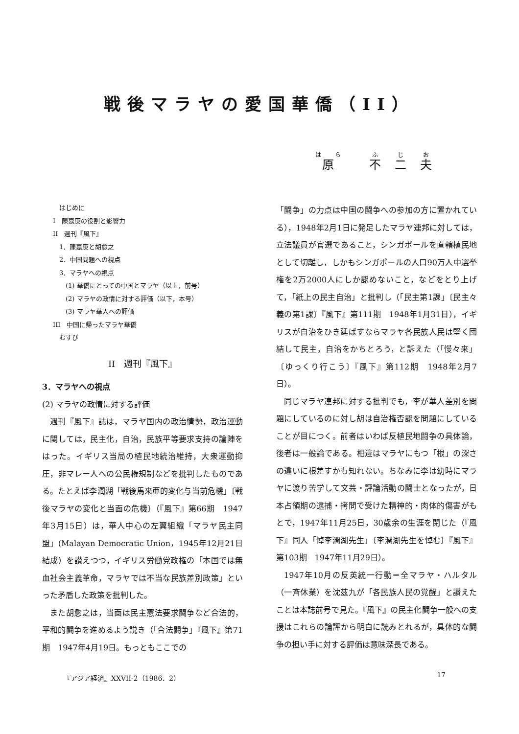戦後マラヤの愛国華僑（II）
原 不二夫
　はじめに
I　陳嘉庚の役割と影響力
II　週刊『風下』
　1．陳嘉庚と胡愈之
　2．中国問題への視点
　3．マラヤへの視点
　　(1) 華僑にとっての中国とマラヤ（以上，前号）
　　(2) マラヤの政情に対する評価（以下，本号）
　　(3) マラヤ華人への評価
III　中国に帰ったマラヤ華僑
　むすび
II　週刊『風下』
3．マラヤへの視点
(2) マラヤの政情に対する評価
週刊『風下』誌は，マラヤ国内の政治情勢，政治運動に関しては，民主化，自治，民族平等要求支持の論陣をはった。イギリス当局の植民地統治維持，大衆運動抑圧，非マレー人への公民権規制などを批判したものである。たとえば李潤湖「戦後馬来亜的変化与当前危機」〔戦後マラヤの変化と当面の危機〕（『風下』第66期　1947年3月15日）は，華人中心の左翼組織「マラヤ民主同盟」(Malayan Democratic Union，1945年12月21日結成）を讃えつつ，イギリス労働党政権の「本国では無血社会主義革命，マラヤでは不当な民族差別政策」といった矛盾した政策を批判した。
また胡愈之は，当面は民主憲法要求闘争など合法的，平和的闘争を進めるよう説き（「合法闘争」『風下』第71期　1947年4月19日。もっともここでの
「闘争」の力点は中国の闘争への参加の方に置かれている），1948年2月1日に発足したマラヤ連邦に対しては，立法議員が官選であること，シンガポールを直轄植民地として切離し，しかもシンガポールの人口90万人中選挙権を2万2000人にしか認めないこと，などをとり上げて，「紙上の民主自治」と批判し（「民主第1課」〔民主々義の第1課〕『風下』第111期　1948年1月31日），イギリスが自治をひき延ばすならマラヤ各民族人民は堅く団結して民主，自治をかちとろう，と訴えた（「慢々来」〔ゆっくり行こう〕『風下』第112期　1948年2月7日）。
同じマラヤ連邦に対する批判でも，李が華人差別を問題にしているのに対し胡は自治権否認を問題にしていることが目につく。前者はいわば反植民地闘争の具体論，後者は一般論である。相違はマラヤにもつ「根」の深さの違いに根差すかも知れない。ちなみに李は幼時にマラヤに渡り苦学して文芸・評論活動の闘士となったが，日本占領期の逮捕・拷問で受けた精神的・肉体的傷害がもとで，1947年11月25日，30歳余の生涯を閉じた（『風下』同人「悼李潤湖先生」〔李潤湖先生を悼む〕『風下』第103期　1947年11月29日）。
1947年10月の反英統一行動＝全マラヤ・ハルタル（一斉休業）を沈茲九が「各民族人民の覚醒」と讃えたことは本誌前号で見た。『風下』の民主化闘争一般への支援はこれらの論評から明白に読みとれるが，具体的な闘争の担い手に対する評価は意味深長である。
『アジア経済』XXVII-2（1986．2） 17